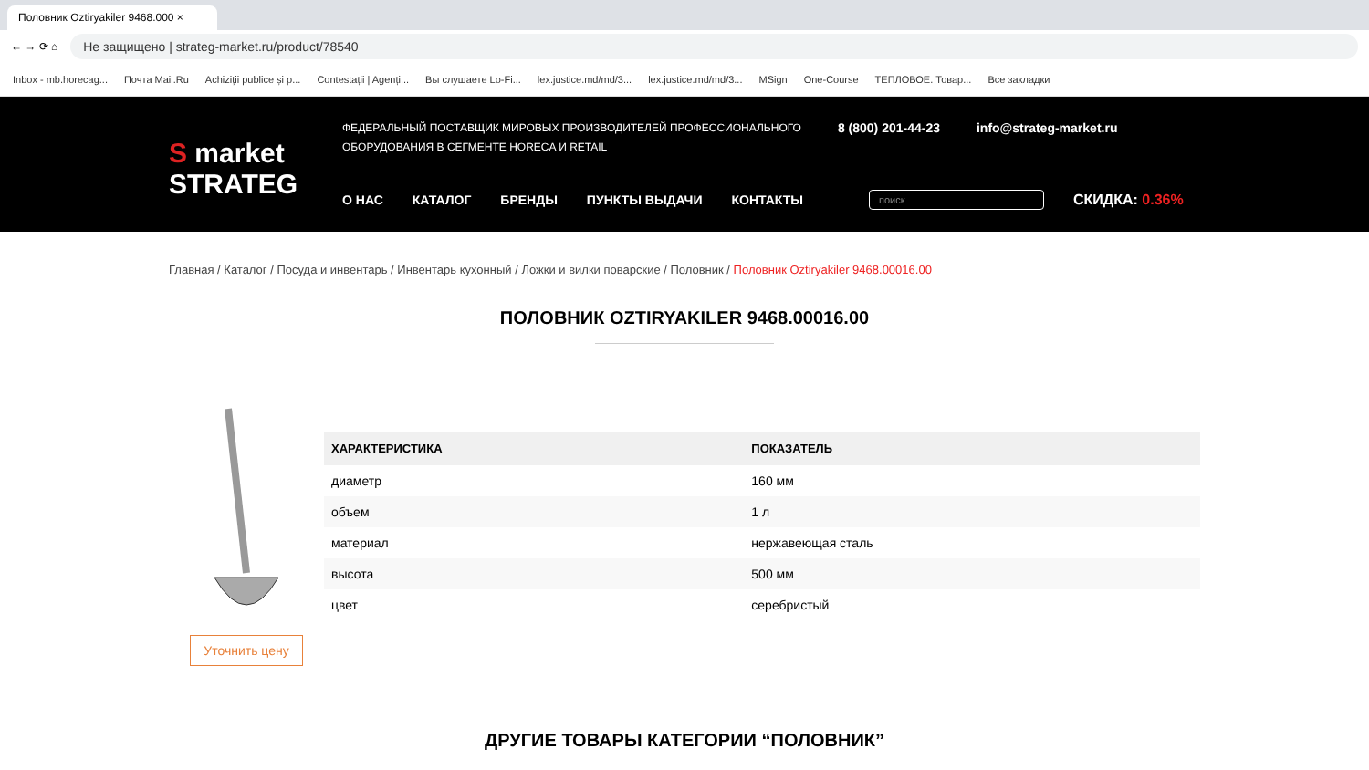Половник Oztiryakiler 9468.000 ×
← → ⟳ ⌂
Не защищено | strateg-market.ru/product/78540
Inbox - mb.horecag... Почта Mail.Ru Achiziții publice și p... Contestații | Agenți... Вы слушаете Lo-Fi... lex.justice.md/md/3... lex.justice.md/md/3... MSign One-Course ТЕПЛОВОЕ. Товар... Все закладки
S market STRATEG
ФЕДЕРАЛЬНЫЙ ПОСТАВЩИК МИРОВЫХ ПРОИЗВОДИТЕЛЕЙ ПРОФЕССИОНАЛЬНОГО
ОБОРУДОВАНИЯ В СЕГМЕНТЕ HORECA И RETAIL
8 (800) 201-44-23 info@strateg-market.ru
О НАС КАТАЛОГ БРЕНДЫ ПУНКТЫ ВЫДАЧИ КОНТАКТЫ поиск СКИДКА: 0.36%
Главная / Каталог / Посуда и инвентарь / Инвентарь кухонный / Ложки и вилки поварские / Половник / Половник Oztiryakiler 9468.00016.00
ПОЛОВНИК OZTIRYAKILER 9468.00016.00
Уточнить цену
| ХАРАКТЕРИСТИКА | ПОКАЗАТЕЛЬ |
| --- | --- |
| диаметр | 160 мм |
| объем | 1 л |
| материал | нержавеющая сталь |
| высота | 500 мм |
| цвет | серебристый |
ДРУГИЕ ТОВАРЫ КАТЕГОРИИ “ПОЛОВНИК”